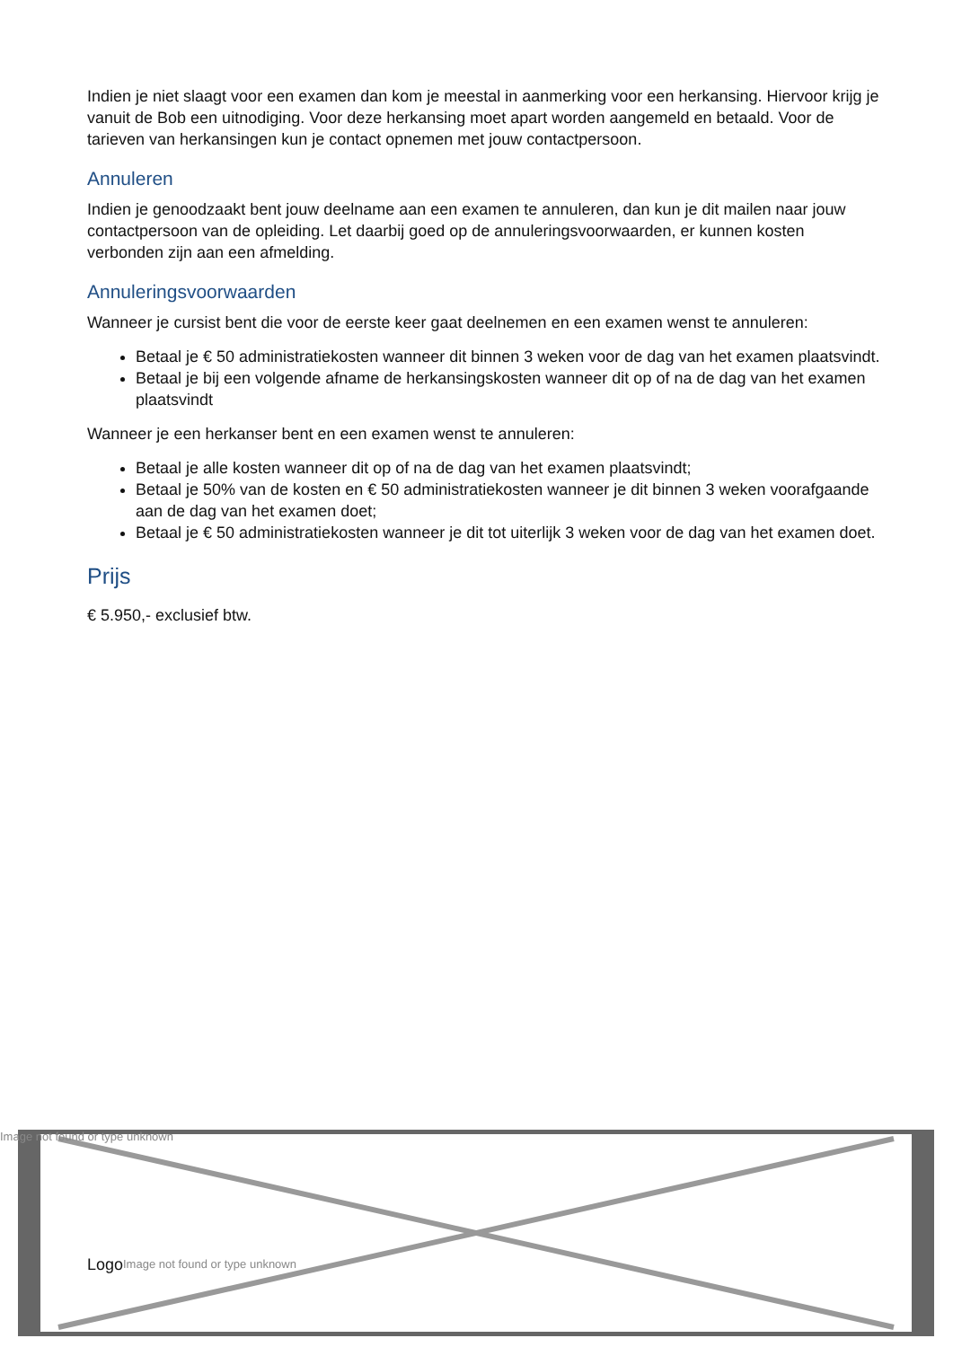Indien je niet slaagt voor een examen dan kom je meestal in aanmerking voor een herkansing. Hiervoor krijg je vanuit de Bob een uitnodiging. Voor deze herkansing moet apart worden aangemeld en betaald. Voor de tarieven van herkansingen kun je contact opnemen met jouw contactpersoon.
Annuleren
Indien je genoodzaakt bent jouw deelname aan een examen te annuleren, dan kun je dit mailen naar jouw contactpersoon van de opleiding. Let daarbij goed op de annuleringsvoorwaarden, er kunnen kosten verbonden zijn aan een afmelding.
Annuleringsvoorwaarden
Wanneer je cursist bent die voor de eerste keer gaat deelnemen en een examen wenst te annuleren:
Betaal je € 50 administratiekosten wanneer dit binnen 3 weken voor de dag van het examen plaatsvindt.
Betaal je bij een volgende afname de herkansingskosten wanneer dit op of na de dag van het examen plaatsvindt
Wanneer je een herkanser bent en een examen wenst te annuleren:
Betaal je alle kosten wanneer dit op of na de dag van het examen plaatsvindt;
Betaal je 50% van de kosten en € 50 administratiekosten wanneer je dit binnen 3 weken voorafgaande aan de dag van het examen doet;
Betaal je € 50 administratiekosten wanneer je dit tot uiterlijk 3 weken voor de dag van het examen doet.
Prijs
€ 5.950,- exclusief btw.
Image not found or type unknown
Logo
Image not found or type unknown